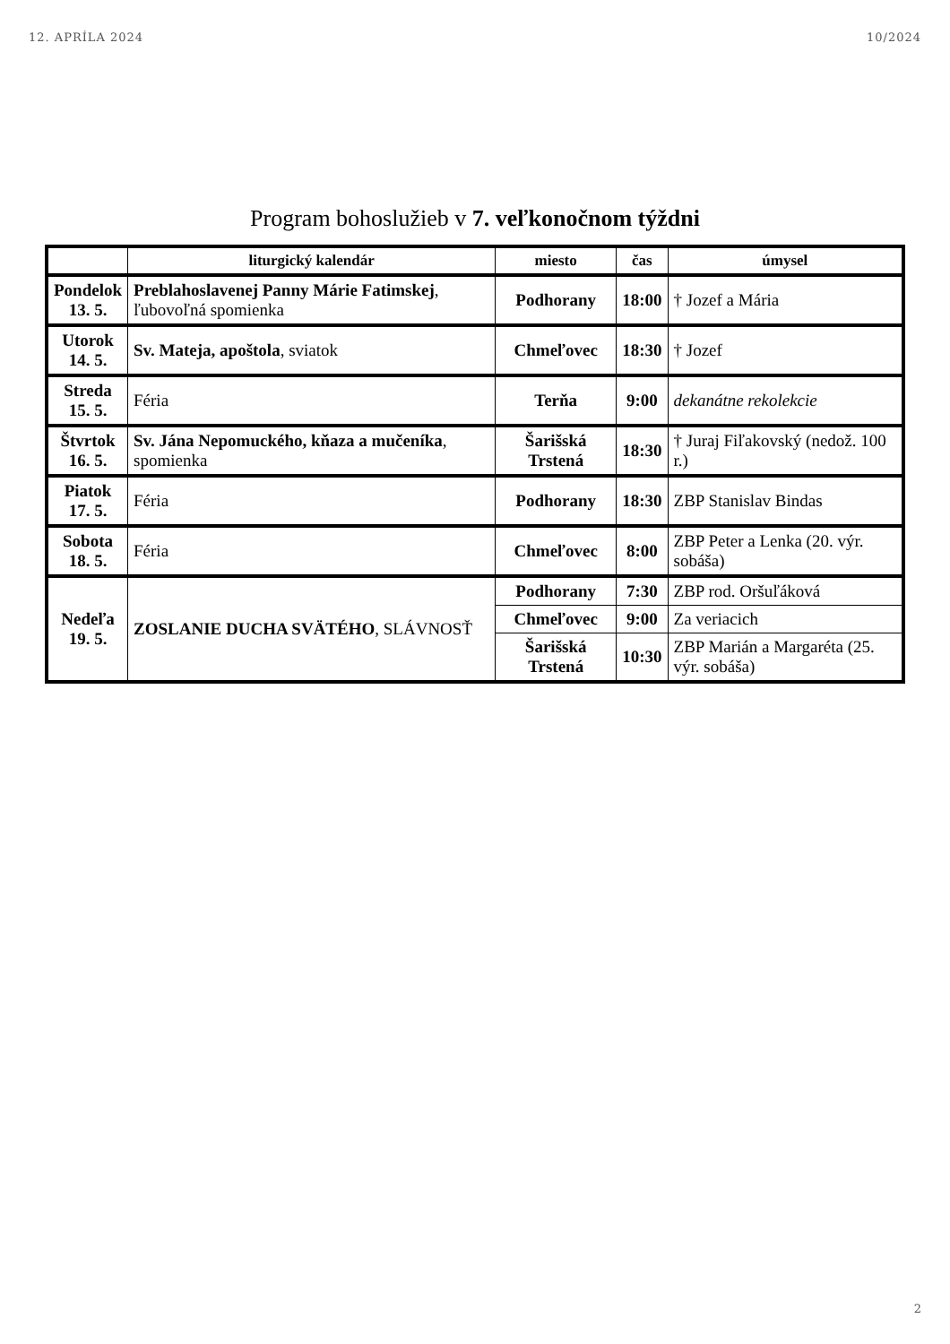12. APRÍLA 2024 10/2024
Program bohoslužieb v 7. veľkonočnom týždni
| | liturgický kalendár | miesto | čas | úmysel |
| --- | --- | --- | --- | --- |
| Pondelok 13. 5. | Preblahoslavenej Panny Márie Fatimskej , ľubovoľná spomienka | Podhorany | 18:00 | † Jozef a Mária |
| Utorok 14. 5. | Sv. Mateja, apoštola , sviatok | Chmeľovec | 18:30 | † Jozef |
| Streda 15. 5. | Féria | Terňa | 9:00 | dekanátne rekolekcie |
| Štvrtok 16. 5. | Sv. Jána Nepomuckého, kňaza a mučeníka , spomienka | Šarišská Trstená | 18:30 | † Juraj Fiľakovský (nedož. 100 r.) |
| Piatok 17. 5. | Féria | Podhorany | 18:30 | ZBP Stanislav Bindas |
| Sobota 18. 5. | Féria | Chmeľovec | 8:00 | ZBP Peter a Lenka (20. výr. sobáša) |
| Nedeľa 19. 5. | ZOSLANIE DUCHA SVÄTÉHO , SLÁVNOSŤ | Podhorany | 7:30 | ZBP rod. Oršuľáková |
| | | Chmeľovec | 9:00 | Za veriacich |
| | | Šarišská Trstená | 10:30 | ZBP Marián a Margaréta (25. výr. sobáša) |
2